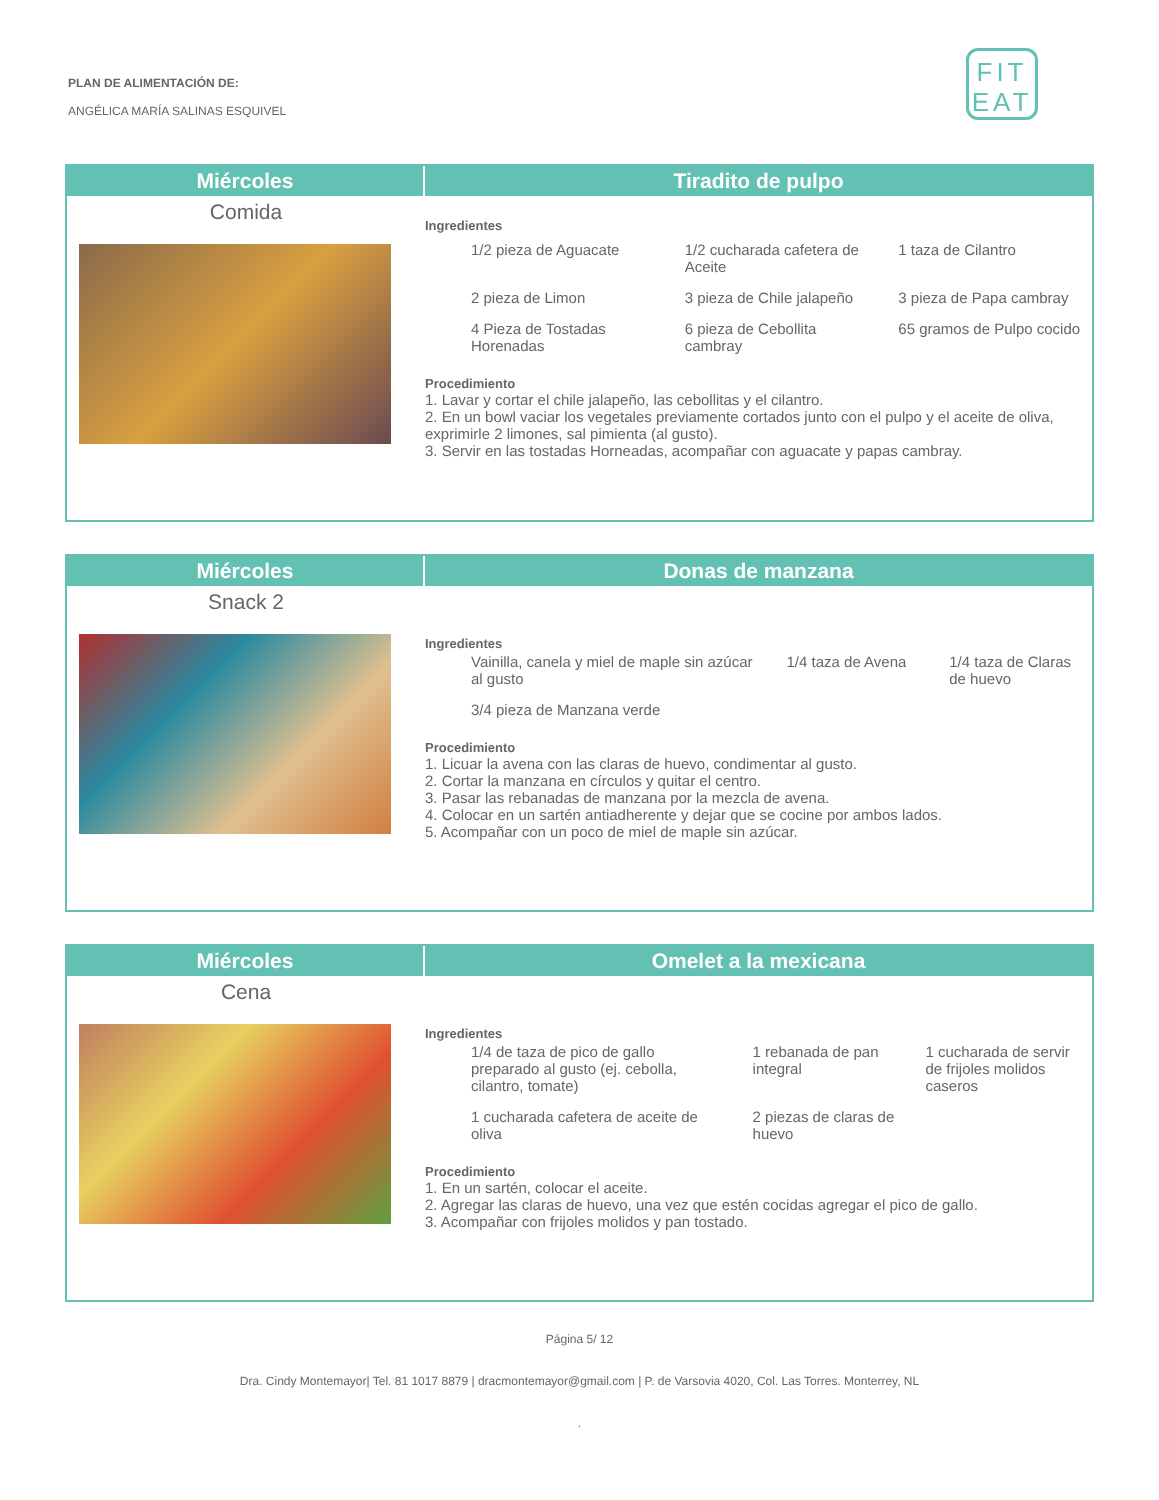PLAN DE ALIMENTACIÓN DE:
ANGÉLICA MARÍA SALINAS ESQUIVEL
FIT
EAT
Miércoles Tiradito de pulpo
Comida
Ingredientes
1/2 pieza de Aguacate
1/2 cucharada cafetera de Aceite
1 taza de Cilantro
2 pieza de Limon
3 pieza de Chile jalapeño
3 pieza de Papa cambray
4 Pieza de Tostadas Horenadas
6 pieza de Cebollita cambray
65 gramos de Pulpo cocido
Procedimiento
1. Lavar y cortar el chile jalapeño, las cebollitas y el cilantro.
2. En un bowl vaciar los vegetales previamente cortados junto con el pulpo y el aceite de oliva, exprimirle 2 limones, sal pimienta (al gusto).
3. Servir en las tostadas Horneadas, acompañar con aguacate y papas cambray.
Miércoles Donas de manzana
Snack 2
Ingredientes
Vainilla, canela y miel de maple sin azúcar al gusto
1/4 taza de Avena
1/4 taza de Claras de huevo
3/4 pieza de Manzana verde
Procedimiento
1. Licuar la avena con las claras de huevo, condimentar al gusto.
2. Cortar la manzana en círculos y quitar el centro.
3. Pasar las rebanadas de manzana por la mezcla de avena.
4. Colocar en un sartén antiadherente y dejar que se cocine por ambos lados.
5. Acompañar con un poco de miel de maple sin azúcar.
Miércoles Omelet a la mexicana
Cena
Ingredientes
1/4 de taza de pico de gallo preparado al gusto (ej. cebolla, cilantro, tomate)
1 rebanada de pan integral
1 cucharada de servir de frijoles molidos caseros
1 cucharada cafetera de aceite de oliva
2 piezas de claras de huevo
Procedimiento
1. En un sartén, colocar el aceite.
2. Agregar las claras de huevo, una vez que estén cocidas agregar el pico de gallo.
3. Acompañar con frijoles molidos y pan tostado.
Página 5/ 12
Dra. Cindy Montemayor| Tel. 81 1017 8879 | dracmontemayor@gmail.com | P. de Varsovia 4020, Col. Las Torres. Monterrey, NL
.